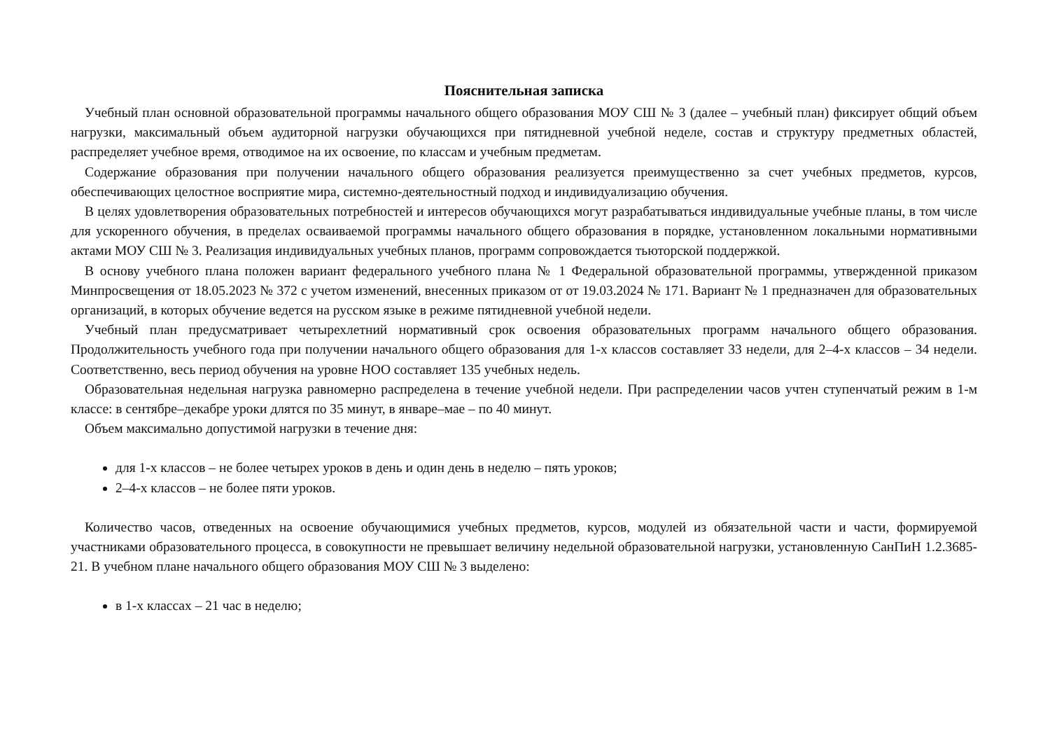Пояснительная записка
Учебный план основной образовательной программы начального общего образования МОУ СШ № 3 (далее – учебный план) фиксирует общий объем нагрузки, максимальный объем аудиторной нагрузки обучающихся при пятидневной учебной неделе, состав и структуру предметных областей, распределяет учебное время, отводимое на их освоение, по классам и учебным предметам.
Содержание образования при получении начального общего образования реализуется преимущественно за счет учебных предметов, курсов, обеспечивающих целостное восприятие мира, системно-деятельностный подход и индивидуализацию обучения.
В целях удовлетворения образовательных потребностей и интересов обучающихся могут разрабатываться индивидуальные учебные планы, в том числе для ускоренного обучения, в пределах осваиваемой программы начального общего образования в порядке, установленном локальными нормативными актами МОУ СШ № 3. Реализация индивидуальных учебных планов, программ сопровождается тьюторской поддержкой.
В основу учебного плана положен вариант федерального учебного плана № 1 Федеральной образовательной программы, утвержденной приказом Минпросвещения от 18.05.2023 № 372 с учетом изменений, внесенных приказом от от 19.03.2024 № 171. Вариант № 1 предназначен для образовательных организаций, в которых обучение ведется на русском языке в режиме пятидневной учебной недели.
Учебный план предусматривает четырехлетний нормативный срок освоения образовательных программ начального общего образования. Продолжительность учебного года при получении начального общего образования для 1-х классов составляет 33 недели, для 2–4-х классов – 34 недели. Соответственно, весь период обучения на уровне НОО составляет 135 учебных недель.
Образовательная недельная нагрузка равномерно распределена в течение учебной недели. При распределении часов учтен ступенчатый режим в 1-м классе: в сентябре–декабре уроки длятся по 35 минут, в январе–мае – по 40 минут.
Объем максимально допустимой нагрузки в течение дня:
для 1-х классов – не более четырех уроков в день и один день в неделю – пять уроков;
2–4-х классов – не более пяти уроков.
Количество часов, отведенных на освоение обучающимися учебных предметов, курсов, модулей из обязательной части и части, формируемой участниками образовательного процесса, в совокупности не превышает величину недельной образовательной нагрузки, установленную СанПиН 1.2.3685-21. В учебном плане начального общего образования МОУ СШ № 3 выделено:
в 1-х классах – 21 час в неделю;